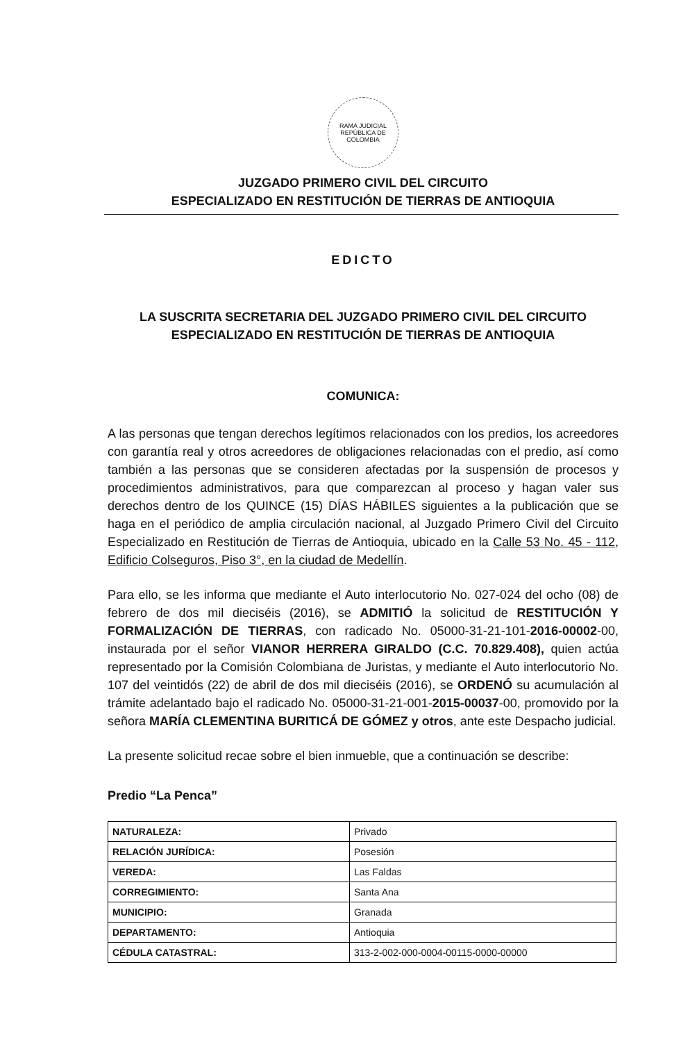RAMA JUDICIAL
REPÚBLICA DE COLOMBIA
JUZGADO PRIMERO CIVIL DEL CIRCUITO
ESPECIALIZADO EN RESTITUCIÓN DE TIERRAS DE ANTIOQUIA
EDICTO
LA SUSCRITA SECRETARIA DEL JUZGADO PRIMERO CIVIL DEL CIRCUITO
ESPECIALIZADO EN RESTITUCIÓN DE TIERRAS DE ANTIOQUIA
COMUNICA:
A las personas que tengan derechos legítimos relacionados con los predios, los acreedores con garantía real y otros acreedores de obligaciones relacionadas con el predio, así como también a las personas que se consideren afectadas por la suspensión de procesos y procedimientos administrativos, para que comparezcan al proceso y hagan valer sus derechos dentro de los QUINCE (15) DÍAS HÁBILES siguientes a la publicación que se haga en el periódico de amplia circulación nacional, al Juzgado Primero Civil del Circuito Especializado en Restitución de Tierras de Antioquia, ubicado en la Calle 53 No. 45 - 112, Edificio Colseguros, Piso 3°, en la ciudad de Medellín.
Para ello, se les informa que mediante el Auto interlocutorio No. 027-024 del ocho (08) de febrero de dos mil dieciséis (2016), se ADMITIÓ la solicitud de RESTITUCIÓN Y FORMALIZACIÓN DE TIERRAS, con radicado No. 05000-31-21-101-2016-00002-00, instaurada por el señor VIANOR HERRERA GIRALDO (C.C. 70.829.408), quien actúa representado por la Comisión Colombiana de Juristas, y mediante el Auto interlocutorio No. 107 del veintidós (22) de abril de dos mil dieciséis (2016), se ORDENÓ su acumulación al trámite adelantado bajo el radicado No. 05000-31-21-001-2015-00037-00, promovido por la señora MARÍA CLEMENTINA BURITICÁ DE GÓMEZ y otros, ante este Despacho judicial.
La presente solicitud recae sobre el bien inmueble, que a continuación se describe:
Predio “La Penca”
| NATURALEZA: | Privado |
| RELACIÓN JURÍDICA: | Posesión |
| VEREDA: | Las Faldas |
| CORREGIMIENTO: | Santa Ana |
| MUNICIPIO: | Granada |
| DEPARTAMENTO: | Antioquia |
| CÉDULA CATASTRAL: | 313-2-002-000-0004-00115-0000-00000 |